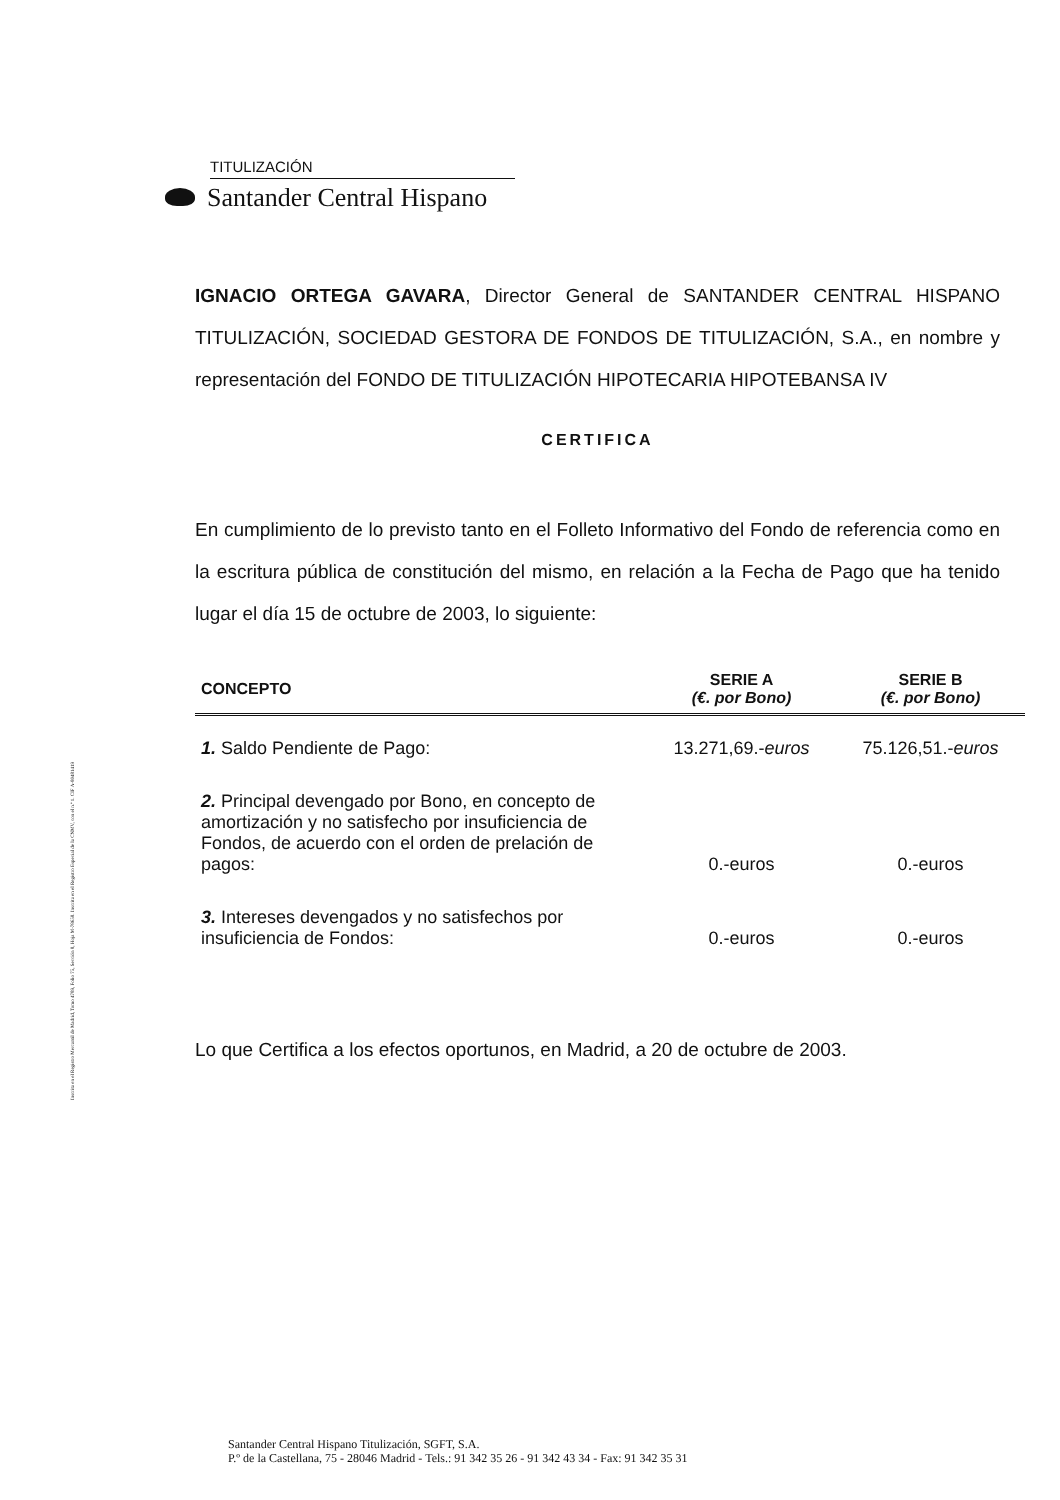Inscrita en el Registro Mercantil de Madrid, Tomo 4789, Folio 75, Sección 8, Hoja M-78658. Inscrita en el Registro Especial de la CNMV, con el n.º 1. CIF A-80481419
TITULIZACIÓN
Santander Central Hispano
IGNACIO ORTEGA GAVARA, Director General de SANTANDER CENTRAL HISPANO TITULIZACIÓN, SOCIEDAD GESTORA DE FONDOS DE TITULIZACIÓN, S.A., en nombre y representación del FONDO DE TITULIZACIÓN HIPOTECARIA HIPOTEBANSA IV
CERTIFICA
En cumplimiento de lo previsto tanto en el Folleto Informativo del Fondo de referencia como en la escritura pública de constitución del mismo, en relación a la Fecha de Pago que ha tenido lugar el día 15 de octubre de 2003, lo siguiente:
| CONCEPTO | SERIE A (€. por Bono) | SERIE B (€. por Bono) |
| --- | --- | --- |
| 1. Saldo Pendiente de Pago: | 13.271,69.- euros | 75.126,51.- euros |
| 2. Principal devengado por Bono, en concepto de amortización y no satisfecho por insuficiencia de Fondos, de acuerdo con el orden de prelación de pagos: | 0.-euros | 0.-euros |
| 3. Intereses devengados y no satisfechos por insuficiencia de Fondos: | 0.-euros | 0.-euros |
Lo que Certifica a los efectos oportunos, en Madrid, a 20 de octubre de 2003.
Santander Central Hispano Titulización, SGFT, S.A.
P.º de la Castellana, 75 - 28046 Madrid - Tels.: 91 342 35 26 - 91 342 43 34 - Fax: 91 342 35 31